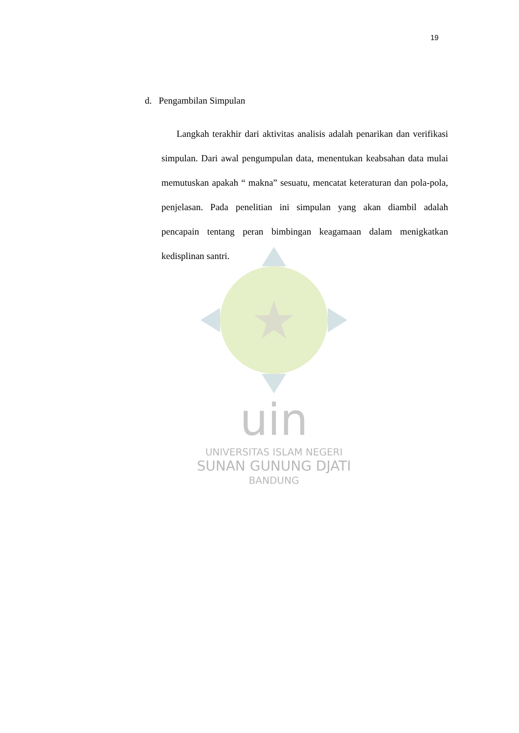19
d. Pengambilan Simpulan
Langkah terakhir dari aktivitas analisis adalah penarikan dan verifikasi simpulan. Dari awal pengumpulan data, menentukan keabsahan data mulai memutuskan apakah “ makna” sesuatu, mencatat keteraturan dan pola-pola, penjelasan. Pada penelitian ini simpulan yang akan diambil adalah pencapain tentang peran bimbingan keagamaan dalam menigkatkan kedisplinan santri.
uin
UNIVERSITAS ISLAM NEGERI
SUNAN GUNUNG DJATI
BANDUNG